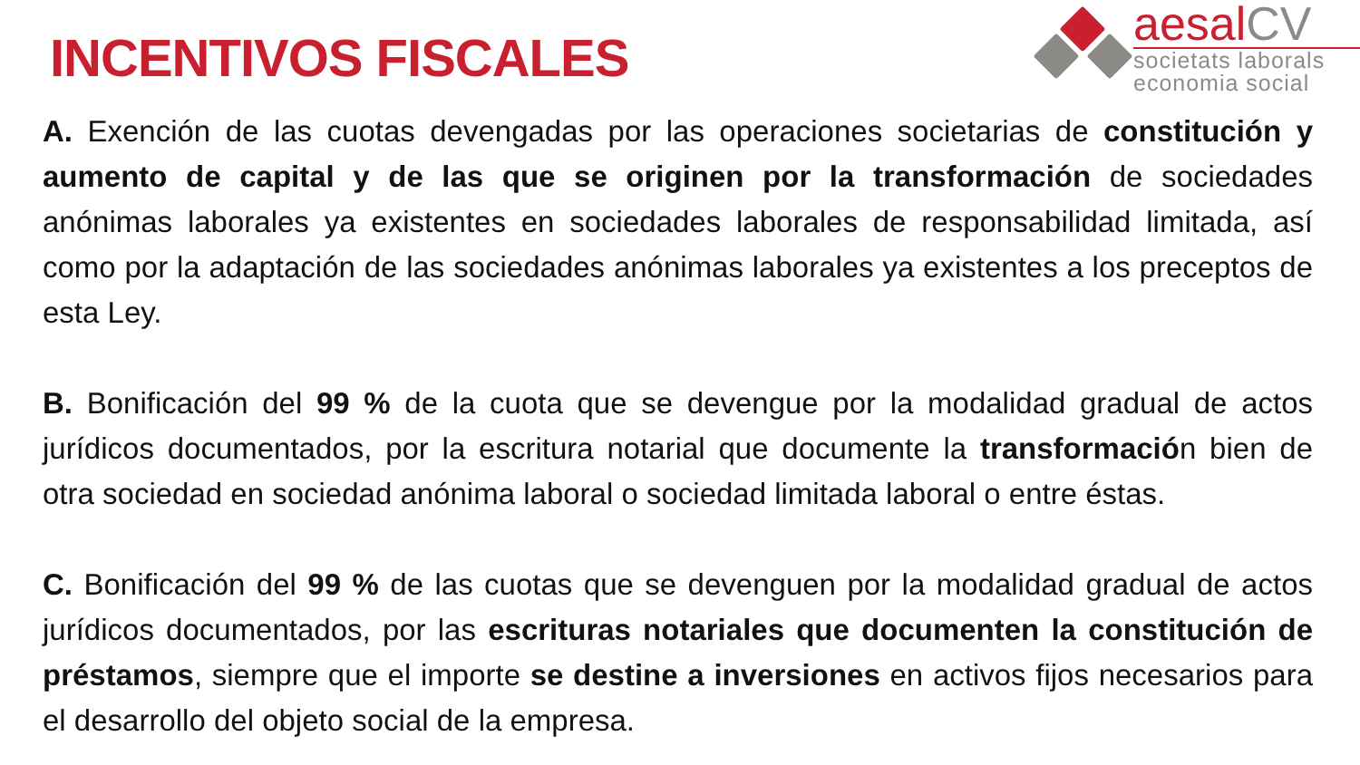INCENTIVOS FISCALES
aesalCV
societats laborals
economia social
A. Exención de las cuotas devengadas por las operaciones societarias de constitución y aumento de capital y de las que se originen por la transformación de sociedades anónimas laborales ya existentes en sociedades laborales de responsabilidad limitada, así como por la adaptación de las sociedades anónimas laborales ya existentes a los preceptos de esta Ley.
B. Bonificación del 99 % de la cuota que se devengue por la modalidad gradual de actos jurídicos documentados, por la escritura notarial que documente la transformación bien de otra sociedad en sociedad anónima laboral o sociedad limitada laboral o entre éstas.
C. Bonificación del 99 % de las cuotas que se devenguen por la modalidad gradual de actos jurídicos documentados, por las escrituras notariales que documenten la constitución de préstamos, siempre que el importe se destine a inversiones en activos fijos necesarios para el desarrollo del objeto social de la empresa.